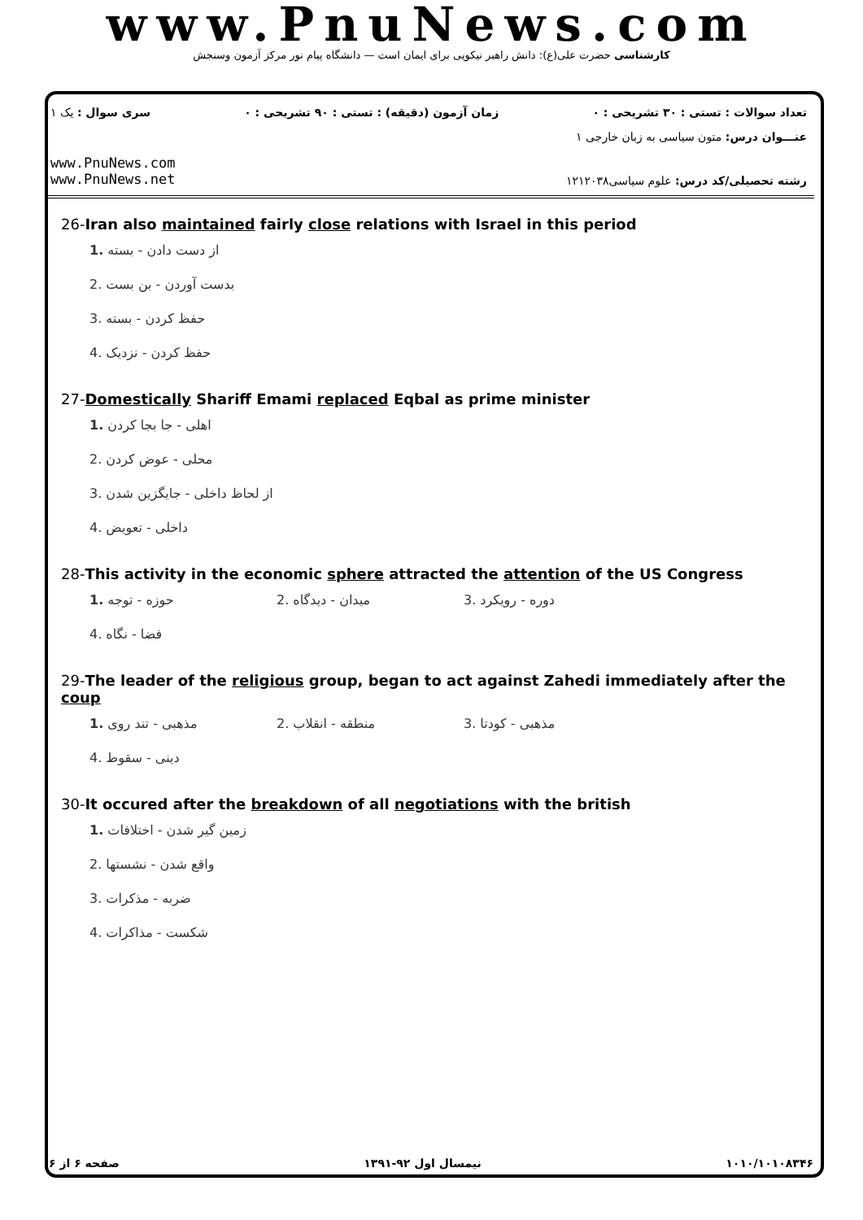www.PnuNews.com
کارشناسی حضرت علی(ع): دانش راهبر نیکویی برای ایمان است — دانشگاه پیام نور مرکز آزمون وسنجش
تعداد سوالات : تستی : ۳۰ تشریحی : ۰ زمان آزمون (دقیقه) : تستی : ۹۰ تشریحی : ۰ سری سوال : یک ۱
عنـــوان درس: متون سیاسی به زبان خارجی ۱
رشته تحصیلی/کد درس: علوم سیاسی۱۲۱۲۰۳۸ www.PnuNews.com
www.PnuNews.net
26-Iran also maintained fairly close relations with Israel in this period
1. از دست دادن - بسته
2. بدست آوردن - بن بست
3. حفظ کردن - بسته
4. حفظ کردن - نزدیک
27-Domestically Shariff Emami replaced Eqbal as prime minister
1. اهلی - جا بجا کردن
2. محلی - عوض کردن
3. از لحاظ داخلی - جایگزین شدن
4. داخلی - تعویض
28-This activity in the economic sphere attracted the attention of the US Congress
1. حوزه - توجه
2. میدان - دیدگاه
3. دوره - رویکرد
4. فضا - نگاه
29-The leader of the religious group, began to act against Zahedi immediately after the coup
1. مذهبی - تند روی
2. منطقه - انقلاب
3. مذهبی - کودتا
4. دینی - سقوط
30-It occured after the breakdown of all negotiations with the british
1. زمین گیر شدن - اختلافات
2. واقع شدن - نشستها
3. ضربه - مذکرات
4. شکست - مذاکرات
صفحه ۶ از ۶ نیمسال اول ۹۲-۱۳۹۱ ۱۰۱۰/۱۰۱۰۸۳۴۶